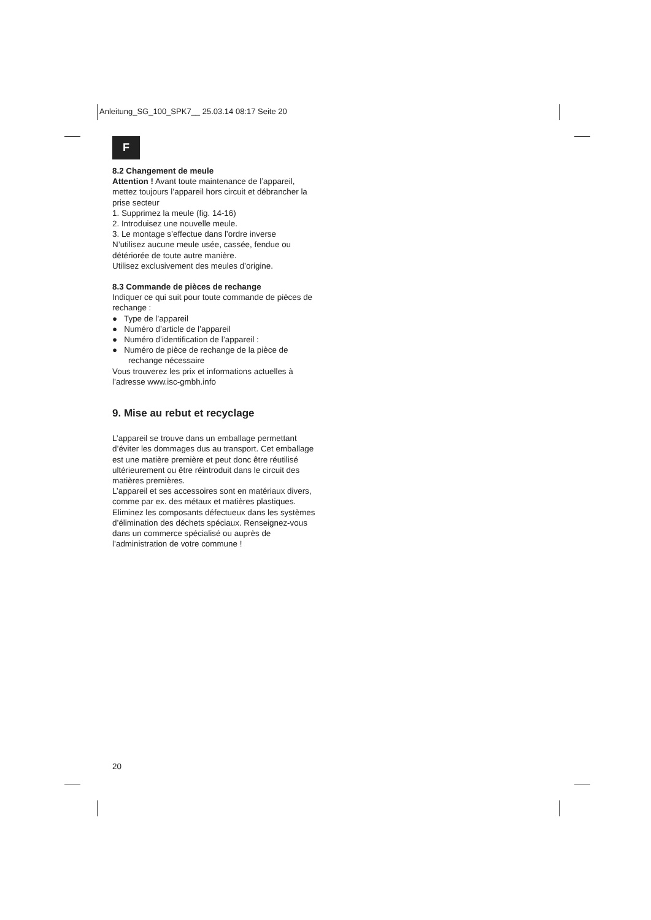Anleitung_SG_100_SPK7__ 25.03.14 08:17 Seite 20
F
8.2 Changement de meule
Attention ! Avant toute maintenance de l’appareil, mettez toujours l’appareil hors circuit et débrancher la prise secteur
1. Supprimez la meule (fig. 14-16)
2. Introduisez une nouvelle meule.
3. Le montage s’effectue dans l’ordre inverse
N’utilisez aucune meule usée, cassée, fendue ou détériorée de toute autre manière.
Utilisez exclusivement des meules d’origine.
8.3 Commande de pièces de rechange
Indiquer ce qui suit pour toute commande de pièces de rechange :
● Type de l’appareil
● Numéro d’article de l’appareil
● Numéro d’identification de l’appareil :
● Numéro de pièce de rechange de la pièce de rechange nécessaire
Vous trouverez les prix et informations actuelles à l’adresse www.isc-gmbh.info
9. Mise au rebut et recyclage
L’appareil se trouve dans un emballage permettant d’éviter les dommages dus au transport. Cet emballage est une matière première et peut donc être réutilisé ultérieurement ou être réintroduit dans le circuit des matières premières.
L’appareil et ses accessoires sont en matériaux divers, comme par ex. des métaux et matières plastiques. Eliminez les composants défectueux dans les systèmes d’élimination des déchets spéciaux. Renseignez-vous dans un commerce spécialisé ou auprès de l’administration de votre commune !
20